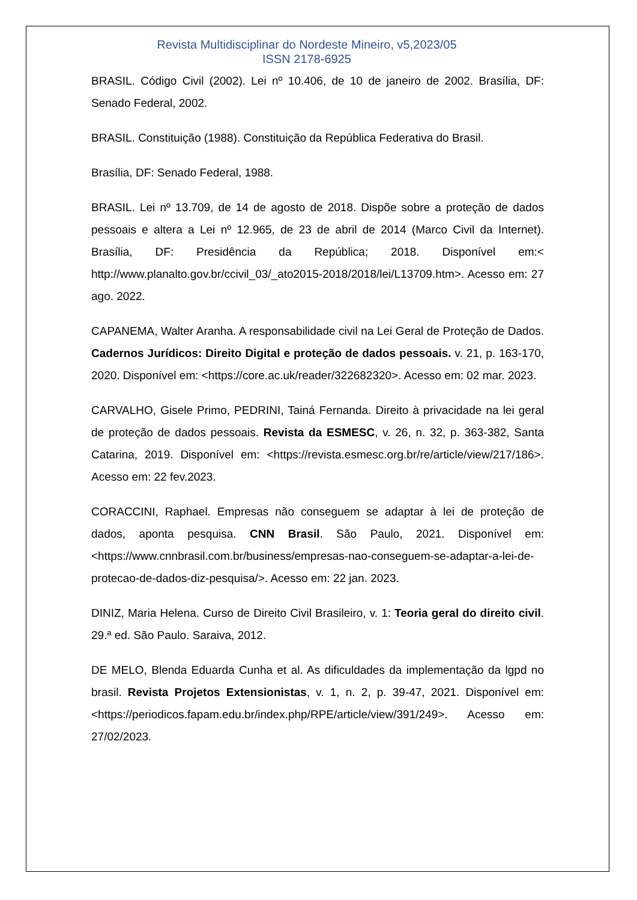Revista Multidisciplinar do Nordeste Mineiro, v5,2023/05
ISSN 2178-6925
BRASIL. Código Civil (2002). Lei nº 10.406, de 10 de janeiro de 2002. Brasília, DF: Senado Federal, 2002.
BRASIL. Constituição (1988). Constituição da República Federativa do Brasil.
Brasília, DF: Senado Federal, 1988.
BRASIL. Lei nº 13.709, de 14 de agosto de 2018. Dispõe sobre a proteção de dados pessoais e altera a Lei nº 12.965, de 23 de abril de 2014 (Marco Civil da Internet). Brasília, DF: Presidência da República; 2018. Disponível em:< http://www.planalto.gov.br/ccivil_03/_ato2015-2018/2018/lei/L13709.htm>. Acesso em: 27 ago. 2022.
CAPANEMA, Walter Aranha. A responsabilidade civil na Lei Geral de Proteção de Dados. Cadernos Jurídicos: Direito Digital e proteção de dados pessoais. v. 21, p. 163-170, 2020. Disponível em: <https://core.ac.uk/reader/322682320>. Acesso em: 02 mar. 2023.
CARVALHO, Gisele Primo, PEDRINI, Tainá Fernanda. Direito à privacidade na lei geral de proteção de dados pessoais. Revista da ESMESC, v. 26, n. 32, p. 363-382, Santa Catarina, 2019. Disponível em: <https://revista.esmesc.org.br/re/article/view/217/186>. Acesso em: 22 fev.2023.
CORACCINI, Raphael. Empresas não conseguem se adaptar à lei de proteção de dados, aponta pesquisa. CNN Brasil. São Paulo, 2021. Disponível em: <https://www.cnnbrasil.com.br/business/empresas-nao-conseguem-se-adaptar-a-lei-de-protecao-de-dados-diz-pesquisa/>. Acesso em: 22 jan. 2023.
DINIZ, Maria Helena. Curso de Direito Civil Brasileiro, v. 1: Teoria geral do direito civil. 29.ª ed. São Paulo. Saraiva, 2012.
DE MELO, Blenda Eduarda Cunha et al. As dificuldades da implementação da lgpd no brasil. Revista Projetos Extensionistas, v. 1, n. 2, p. 39-47, 2021. Disponível em: <https://periodicos.fapam.edu.br/index.php/RPE/article/view/391/249>. Acesso em: 27/02/2023.